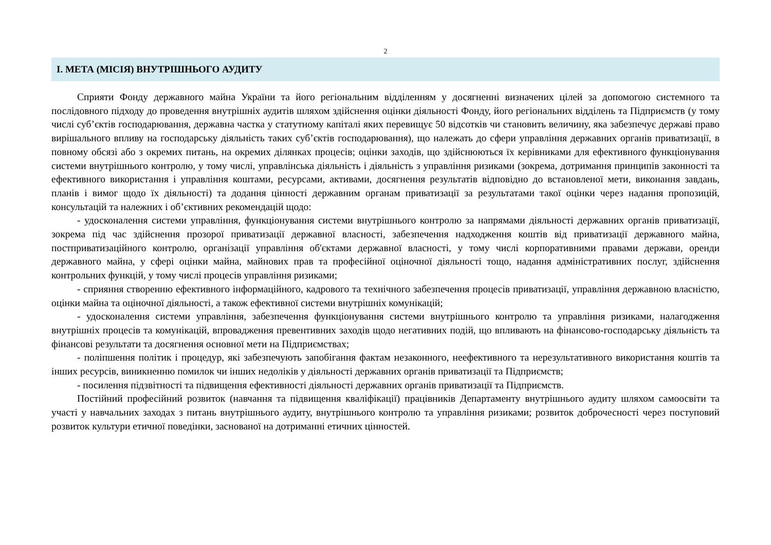2
І. МЕТА (МІСІЯ) ВНУТРІШНЬОГО АУДИТУ
Сприяти Фонду державного майна України та його регіональним відділенням у досягненні визначених цілей за допомогою системного та послідовного підходу до проведення внутрішніх аудитів шляхом здійснення оцінки діяльності Фонду, його регіональних відділень та Підприємств (у тому числі суб’єктів господарювання, державна частка у статутному капіталі яких перевищує 50 відсотків чи становить величину, яка забезпечує державі право вирішального впливу на господарську діяльність таких суб’єктів господарювання), що належать до сфери управління державних органів приватизації, в повному обсязі або з окремих питань, на окремих ділянках процесів; оцінки заходів, що здійснюються їх керівниками для ефективного функціонування системи внутрішнього контролю, у тому числі, управлінська діяльність і діяльність з управління ризиками (зокрема, дотримання принципів законності та ефективного використання і управління коштами, ресурсами, активами, досягнення результатів відповідно до встановленої мети, виконання завдань, планів і вимог щодо їх діяльності) та додання цінності державним органам приватизації за результатами такої оцінки через надання пропозицій, консультацій та належних і об’єктивних рекомендацій щодо:
- удосконалення системи управління, функціонування системи внутрішнього контролю за напрямами діяльності державних органів приватизації, зокрема під час здійснення прозорої приватизації державної власності, забезпечення надходження коштів від приватизації державного майна, постприватизаційного контролю, організації управління об'єктами державної власності, у тому числі корпоративними правами держави, оренди державного майна, у сфері оцінки майна, майнових прав та професійної оціночної діяльності тощо, надання адміністративних послуг, здійснення контрольних функцій, у тому числі процесів управління ризиками;
- сприяння створенню ефективного інформаційного, кадрового та технічного забезпечення процесів приватизації, управління державною власністю, оцінки майна та оціночної діяльності, а також ефективної системи внутрішніх комунікацій;
- удосконалення системи управління, забезпечення функціонування системи внутрішнього контролю та управління ризиками, налагодження внутрішніх процесів та комунікацій, впровадження превентивних заходів щодо негативних подій, що впливають на фінансово-господарську діяльність та фінансові результати та досягнення основної мети на Підприємствах;
- поліпшення політик і процедур, які забезпечують запобігання фактам незаконного, неефективного та нерезультативного використання коштів та інших ресурсів, виникненню помилок чи інших недоліків у діяльності державних органів приватизації та Підприємств;
- посилення підзвітності та підвищення ефективності діяльності державних органів приватизації та Підприємств.
Постійний професійний розвиток (навчання та підвищення кваліфікації) працівників Департаменту внутрішнього аудиту шляхом самоосвіти та участі у навчальних заходах з питань внутрішнього аудиту, внутрішнього контролю та управління ризиками; розвиток доброчесності через поступовий розвиток культури етичної поведінки, заснованої на дотриманні етичних цінностей.